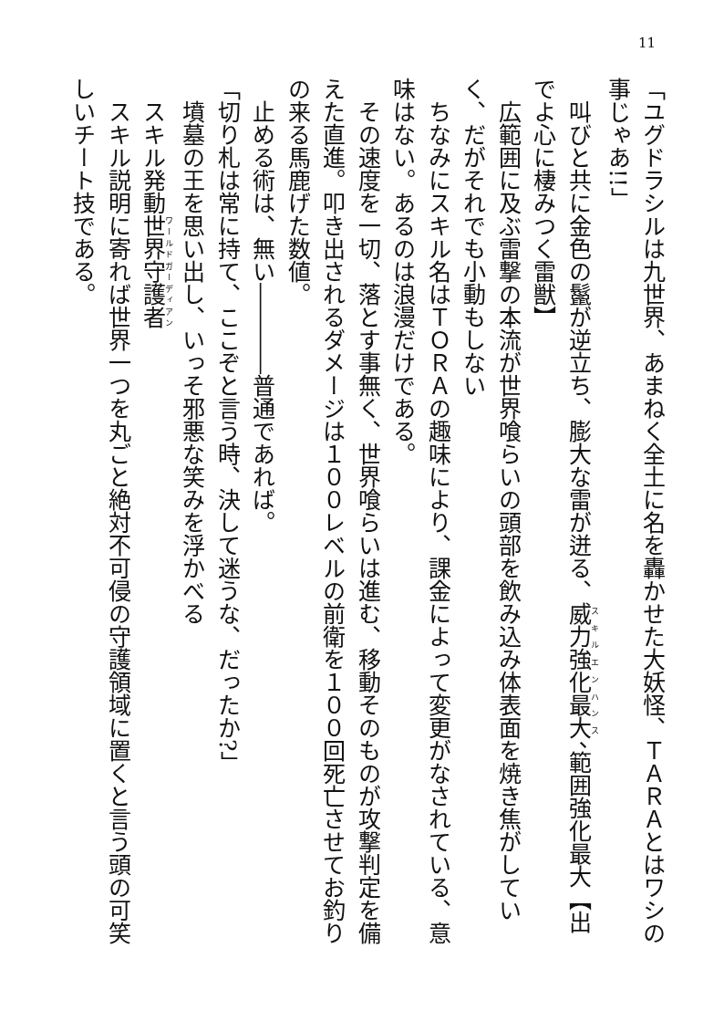11
「ユグドラシルは九世界、あまねく全土に名を轟かせた大妖怪、ＴＡＲＡとはワシの事じゃあ!!」
　叫びと共に金色の鬣が逆立ち、膨大な雷が迸る、威力強化最大、範囲強化最大【出でよ心に棲みつく雷獣】
　広範囲に及ぶ雷撃の本流が世界喰らいの頭部を飲み込み体表面を焼き焦がしていく、だがそれでも小動もしない
　ちなみにスキル名はＴＯＲＡの趣味により、課金によって変更がなされている、意味はない。あるのは浪漫だけである。
　その速度を一切、落とす事無く、世界喰らいは進む、移動そのものが攻撃判定を備えた直進。叩き出されるダメージは１００レベルの前衛を１００回死亡させてお釣りの来る馬鹿げた数値。
　止める術は、無い――――普通であれば。
「切り札は常に持て、ここぞと言う時、決して迷うな、だったか?」
　墳墓の王を思い出し、いっそ邪悪な笑みを浮かべる
　スキル発動世界守護者
　スキル説明に寄れば世界一つを丸ごと絶対不可侵の守護領域に置くと言う頭の可笑しいチート技である。